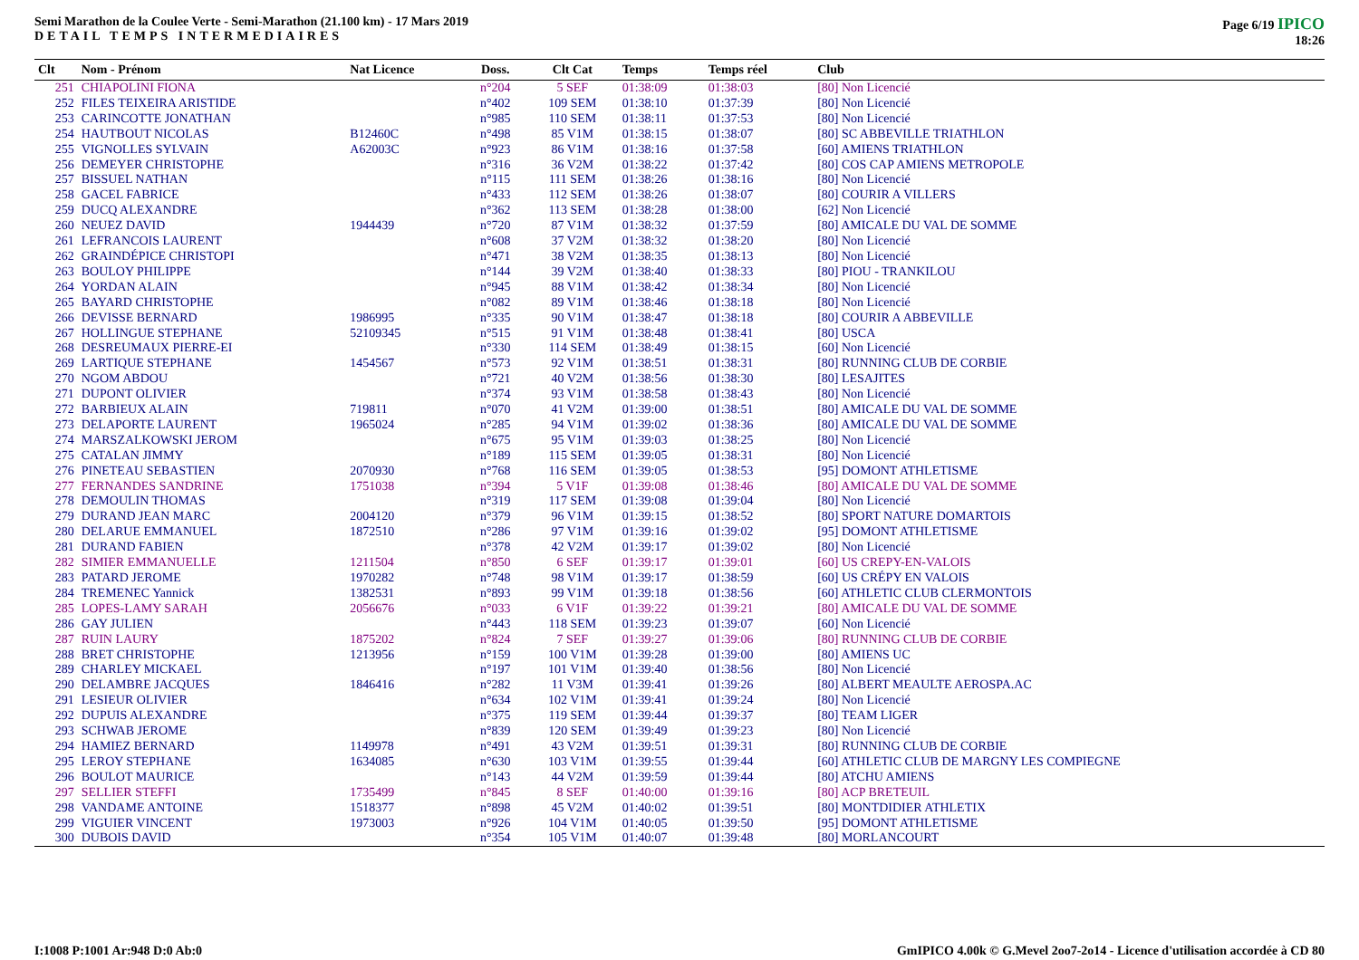Semi Marathon de la Coulee Verte - Semi-Marathon (21.100 km) - 17 Mars 2019
DETAIL TEMPS INTERMEDIAIRES
Page 6/19 IPICO
18:26
| Clt | Nom - Prénom | Nat Licence | Doss. | Clt Cat | Temps | Temps réel | Club |
| --- | --- | --- | --- | --- | --- | --- | --- |
| 251 | CHIAPOLINI FIONA | | n°204 | 5 SEF | 01:38:09 | 01:38:03 | [80] Non Licencié |
| 252 | FILES TEIXEIRA ARISTIDE | | n°402 | 109 SEM | 01:38:10 | 01:37:39 | [80] Non Licencié |
| 253 | CARINCOTTE JONATHAN | | n°985 | 110 SEM | 01:38:11 | 01:37:53 | [80] Non Licencié |
| 254 | HAUTBOUT NICOLAS | B12460C | n°498 | 85 V1M | 01:38:15 | 01:38:07 | [80] SC ABBEVILLE TRIATHLON |
| 255 | VIGNOLLES SYLVAIN | A62003C | n°923 | 86 V1M | 01:38:16 | 01:37:58 | [60] AMIENS TRIATHLON |
| 256 | DEMEYER CHRISTOPHE | | n°316 | 36 V2M | 01:38:22 | 01:37:42 | [80] COS CAP AMIENS METROPOLE |
| 257 | BISSUEL NATHAN | | n°115 | 111 SEM | 01:38:26 | 01:38:16 | [80] Non Licencié |
| 258 | GACEL FABRICE | | n°433 | 112 SEM | 01:38:26 | 01:38:07 | [80] COURIR A VILLERS |
| 259 | DUCQ ALEXANDRE | | n°362 | 113 SEM | 01:38:28 | 01:38:00 | [62] Non Licencié |
| 260 | NEUEZ DAVID | 1944439 | n°720 | 87 V1M | 01:38:32 | 01:37:59 | [80] AMICALE DU VAL DE SOMME |
| 261 | LEFRANCOIS LAURENT | | n°608 | 37 V2M | 01:38:32 | 01:38:20 | [80] Non Licencié |
| 262 | GRAINDÉPICE CHRISTOPI | | n°471 | 38 V2M | 01:38:35 | 01:38:13 | [80] Non Licencié |
| 263 | BOULOY PHILIPPE | | n°144 | 39 V2M | 01:38:40 | 01:38:33 | [80] PIOU - TRANKILOU |
| 264 | YORDAN ALAIN | | n°945 | 88 V1M | 01:38:42 | 01:38:34 | [80] Non Licencié |
| 265 | BAYARD CHRISTOPHE | | n°082 | 89 V1M | 01:38:46 | 01:38:18 | [80] Non Licencié |
| 266 | DEVISSE BERNARD | 1986995 | n°335 | 90 V1M | 01:38:47 | 01:38:18 | [80] COURIR A ABBEVILLE |
| 267 | HOLLINGUE STEPHANE | 52109345 | n°515 | 91 V1M | 01:38:48 | 01:38:41 | [80] USCA |
| 268 | DESREUMAUX PIERRE-EI | | n°330 | 114 SEM | 01:38:49 | 01:38:15 | [60] Non Licencié |
| 269 | LARTIQUE STEPHANE | 1454567 | n°573 | 92 V1M | 01:38:51 | 01:38:31 | [80] RUNNING CLUB DE CORBIE |
| 270 | NGOM ABDOU | | n°721 | 40 V2M | 01:38:56 | 01:38:30 | [80] LESAJITES |
| 271 | DUPONT OLIVIER | | n°374 | 93 V1M | 01:38:58 | 01:38:43 | [80] Non Licencié |
| 272 | BARBIEUX ALAIN | 719811 | n°070 | 41 V2M | 01:39:00 | 01:38:51 | [80] AMICALE DU VAL DE SOMME |
| 273 | DELAPORTE LAURENT | 1965024 | n°285 | 94 V1M | 01:39:02 | 01:38:36 | [80] AMICALE DU VAL DE SOMME |
| 274 | MARSZALKOWSKI JEROM | | n°675 | 95 V1M | 01:39:03 | 01:38:25 | [80] Non Licencié |
| 275 | CATALAN JIMMY | | n°189 | 115 SEM | 01:39:05 | 01:38:31 | [80] Non Licencié |
| 276 | PINETEAU SEBASTIEN | 2070930 | n°768 | 116 SEM | 01:39:05 | 01:38:53 | [95] DOMONT ATHLETISME |
| 277 | FERNANDES SANDRINE | 1751038 | n°394 | 5 V1F | 01:39:08 | 01:38:46 | [80] AMICALE DU VAL DE SOMME |
| 278 | DEMOULIN THOMAS | | n°319 | 117 SEM | 01:39:08 | 01:39:04 | [80] Non Licencié |
| 279 | DURAND JEAN MARC | 2004120 | n°379 | 96 V1M | 01:39:15 | 01:38:52 | [80] SPORT NATURE DOMARTOIS |
| 280 | DELARUE EMMANUEL | 1872510 | n°286 | 97 V1M | 01:39:16 | 01:39:02 | [95] DOMONT ATHLETISME |
| 281 | DURAND FABIEN | | n°378 | 42 V2M | 01:39:17 | 01:39:02 | [80] Non Licencié |
| 282 | SIMIER EMMANUELLE | 1211504 | n°850 | 6 SEF | 01:39:17 | 01:39:01 | [60] US CREPY-EN-VALOIS |
| 283 | PATARD JEROME | 1970282 | n°748 | 98 V1M | 01:39:17 | 01:38:59 | [60] US CRÉPY EN VALOIS |
| 284 | TREMENEC Yannick | 1382531 | n°893 | 99 V1M | 01:39:18 | 01:38:56 | [60] ATHLETIC CLUB CLERMONTOIS |
| 285 | LOPES-LAMY SARAH | 2056676 | n°033 | 6 V1F | 01:39:22 | 01:39:21 | [80] AMICALE DU VAL DE SOMME |
| 286 | GAY JULIEN | | n°443 | 118 SEM | 01:39:23 | 01:39:07 | [60] Non Licencié |
| 287 | RUIN LAURY | 1875202 | n°824 | 7 SEF | 01:39:27 | 01:39:06 | [80] RUNNING CLUB DE CORBIE |
| 288 | BRET CHRISTOPHE | 1213956 | n°159 | 100 V1M | 01:39:28 | 01:39:00 | [80] AMIENS UC |
| 289 | CHARLEY MICKAEL | | n°197 | 101 V1M | 01:39:40 | 01:38:56 | [80] Non Licencié |
| 290 | DELAMBRE JACQUES | 1846416 | n°282 | 11 V3M | 01:39:41 | 01:39:26 | [80] ALBERT MEAULTE AEROSPA.AC |
| 291 | LESIEUR OLIVIER | | n°634 | 102 V1M | 01:39:41 | 01:39:24 | [80] Non Licencié |
| 292 | DUPUIS ALEXANDRE | | n°375 | 119 SEM | 01:39:44 | 01:39:37 | [80] TEAM LIGER |
| 293 | SCHWAB JEROME | | n°839 | 120 SEM | 01:39:49 | 01:39:23 | [80] Non Licencié |
| 294 | HAMIEZ BERNARD | 1149978 | n°491 | 43 V2M | 01:39:51 | 01:39:31 | [80] RUNNING CLUB DE CORBIE |
| 295 | LEROY STEPHANE | 1634085 | n°630 | 103 V1M | 01:39:55 | 01:39:44 | [60] ATHLETIC CLUB DE MARGNY LES COMPIEGNE |
| 296 | BOULOT MAURICE | | n°143 | 44 V2M | 01:39:59 | 01:39:44 | [80] ATCHU AMIENS |
| 297 | SELLIER STEFFI | 1735499 | n°845 | 8 SEF | 01:40:00 | 01:39:16 | [80] ACP BRETEUIL |
| 298 | VANDAME ANTOINE | 1518377 | n°898 | 45 V2M | 01:40:02 | 01:39:51 | [80] MONTDIDIER ATHLETIX |
| 299 | VIGUIER VINCENT | 1973003 | n°926 | 104 V1M | 01:40:05 | 01:39:50 | [95] DOMONT ATHLETISME |
| 300 | DUBOIS DAVID | | n°354 | 105 V1M | 01:40:07 | 01:39:48 | [80] MORLANCOURT |
I:1008 P:1001 Ar:948 D:0 Ab:0 GmIPICO 4.00k © G.Mevel 2oo7-2o14 - Licence d'utilisation accordée à CD 80